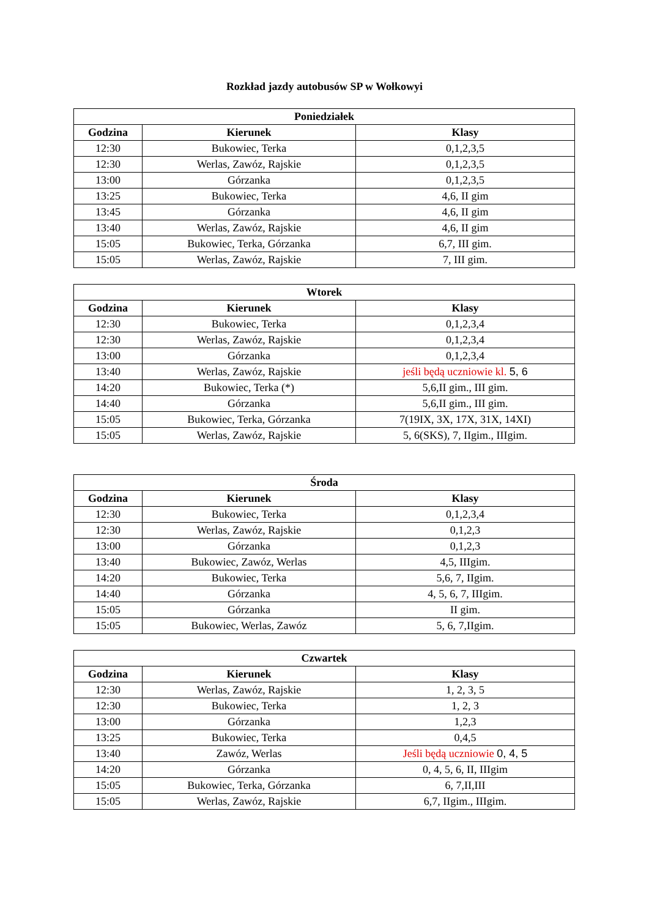Rozkład jazdy autobusów SP w Wołkowyi
| Poniedziałek | | |
| --- | --- | --- |
| Godzina | Kierunek | Klasy |
| 12:30 | Bukowiec, Terka | 0,1,2,3,5 |
| 12:30 | Werlas, Zawóz, Rajskie | 0,1,2,3,5 |
| 13:00 | Górzanka | 0,1,2,3,5 |
| 13:25 | Bukowiec, Terka | 4,6, II gim |
| 13:45 | Górzanka | 4,6, II gim |
| 13:40 | Werlas, Zawóz, Rajskie | 4,6, II gim |
| 15:05 | Bukowiec, Terka, Górzanka | 6,7, III gim. |
| 15:05 | Werlas, Zawóz, Rajskie | 7, III gim. |
| Wtorek | | |
| --- | --- | --- |
| Godzina | Kierunek | Klasy |
| 12:30 | Bukowiec, Terka | 0,1,2,3,4 |
| 12:30 | Werlas, Zawóz, Rajskie | 0,1,2,3,4 |
| 13:00 | Górzanka | 0,1,2,3,4 |
| 13:40 | Werlas, Zawóz, Rajskie | jeśli będą uczniowie kl. 5, 6 |
| 14:20 | Bukowiec, Terka (*) | 5,6,II gim., III gim. |
| 14:40 | Górzanka | 5,6,II gim., III gim. |
| 15:05 | Bukowiec, Terka, Górzanka | 7(19IX, 3X, 17X, 31X, 14XI) |
| 15:05 | Werlas, Zawóz, Rajskie | 5, 6(SKS), 7, IIgim., IIIgim. |
| Środa | | |
| --- | --- | --- |
| Godzina | Kierunek | Klasy |
| 12:30 | Bukowiec, Terka | 0,1,2,3,4 |
| 12:30 | Werlas, Zawóz, Rajskie | 0,1,2,3 |
| 13:00 | Górzanka | 0,1,2,3 |
| 13:40 | Bukowiec, Zawóz, Werlas | 4,5, IIIgim. |
| 14:20 | Bukowiec, Terka | 5,6, 7, IIgim. |
| 14:40 | Górzanka | 4, 5, 6, 7, IIIgim. |
| 15:05 | Górzanka | II gim. |
| 15:05 | Bukowiec, Werlas, Zawóz | 5, 6, 7,IIgim. |
| Czwartek | | |
| --- | --- | --- |
| Godzina | Kierunek | Klasy |
| 12:30 | Werlas, Zawóz, Rajskie | 1, 2, 3, 5 |
| 12:30 | Bukowiec, Terka | 1, 2, 3 |
| 13:00 | Górzanka | 1,2,3 |
| 13:25 | Bukowiec, Terka | 0,4,5 |
| 13:40 | Zawóz, Werlas | Jeśli będą uczniowie 0, 4, 5 |
| 14:20 | Górzanka | 0, 4, 5, 6, II, IIIgim |
| 15:05 | Bukowiec, Terka, Górzanka | 6, 7,II,III |
| 15:05 | Werlas, Zawóz, Rajskie | 6,7, IIgim., IIIgim. |